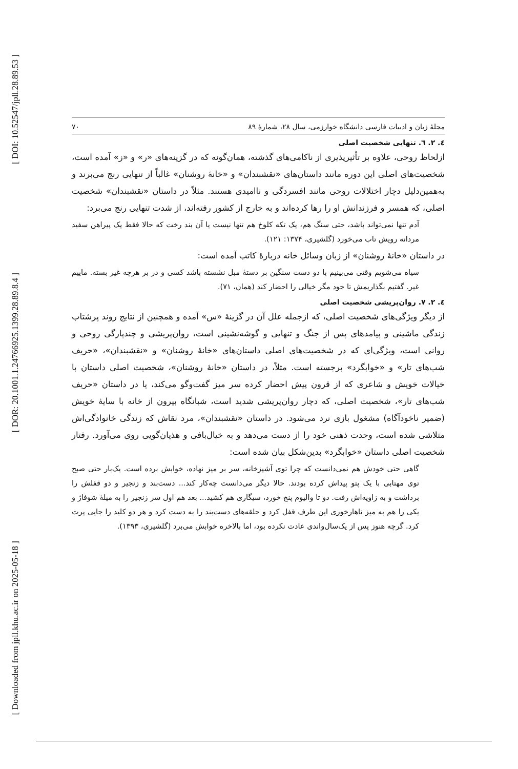[ DOI: 10.52547/jpll.28.89.53 ]
[ DOR: 20.1001.1.24766925.1399.28.89.8.4 ]
[ Downloaded from jpll.khu.ac.ir on 2025-05-18 ]
مجلهٔ زبان و ادبیات فارسی دانشگاه خوارزمی، سال ۲۸، شمارهٔ ۸۹ ۷۰
٤. ٢. ٦. تنهایی شخصیت اصلی
ازلحاظ روحی، علاوه بر تأثیرپذیری از ناکامی‌های گذشته، همان‌گونه که در گزینه‌های «ر» و «ز» آمده است، شخصیت‌های اصلی این دوره مانند داستان‌های «نقشبندان» و «خانهٔ روشنان» غالباً از تنهایی رنج می‌برند و به‌همین‌دلیل دچار اختلالات روحی مانند افسردگی و ناامیدی هستند. مثلاً در داستان «نقشبندان» شخصیت اصلی، که همسر و فرزندانش او را رها کرده‌اند و به خارج از کشور رفته‌اند، از شدت تنهایی رنج می‌برد:
آدم تنها نمی‌تواند باشد، حتی سنگ هم، یک تکه کلوخ هم تنها نیست یا آن بند رخت که حالا فقط یک پیراهن سفید مردانه رویش تاب می‌خورد (گلشیری، ۱۳۷۴: ۱۲۱).
در داستان «خانهٔ روشنان» از زبان وسائل خانه دربارهٔ کاتب آمده است:
سیاه می‌شویم وقتی می‌بینیم با دو دست سنگین بر دستهٔ مبل نشسته باشد کسی و در بر هرچه غیر بسته. ماییم غیر. گفتیم بگذاریمش تا خود مگر خیالی را احضار کند (همان، ۷۱).
٤. ٢. ٧. روان‌پریشی شخصیت اصلی
از دیگر ویژگی‌های شخصیت اصلی، که ازجمله علل آن در گزینهٔ «س» آمده و همچنین از نتایج روند پرشتاب زندگی ماشینی و پیامدهای پس از جنگ و تنهایی و گوشه‌نشینی است، روان‌پریشی و چندپارگی روحی و روانی است، ویژگی‌ای که در شخصیت‌های اصلی داستان‌های «خانهٔ روشنان» و «نقشبندان»، «حریف شب‌های تار» و «خوابگرد» برجسته است. مثلاً، در داستان «خانهٔ روشنان»، شخصیت اصلی داستان با خیالات خویش و شاعری که از قرون پیش احضار کرده سر میز گفت‌وگو می‌کند، یا در داستان «حریف شب‌های تار»، شخصیت اصلی، که دچار روان‌پریشی شدید است، شبانگاه بیرون از خانه با سایهٔ خویش (ضمیر ناخودآگاه) مشغول بازی نرد می‌شود. در داستان «نقشبندان»، مرد نقاش که زندگی خانوادگی‌اش متلاشی شده است، وحدت ذهنی خود را از دست می‌دهد و به خیال‌بافی و هذیان‌گویی روی می‌آورد. رفتار شخصیت اصلی داستان «خوابگرد» بدین‌شکل بیان شده است:
گاهی حتی خودش هم نمی‌دانست که چرا توی آشپزخانه، سر بر میز نهاده، خوابش برده است. یک‌بار حتی صبح توی مهتابی با یک پتو پیداش کرده بودند. حالا دیگر می‌دانست چه‌کار کند... دست‌بند و زنجیر و دو قفلش را برداشت و به زاویه‌اش رفت. دو تا والیوم پنج خورد، سیگاری هم کشید... بعد هم اول سر زنجیر را به میلهٔ شوفاژ و یکی را هم به میز ناهارخوری این طرف قفل کرد و حلقه‌های دست‌بند را به دست کرد و هر دو کلید را جایی پرت کرد. گرچه هنوز پس از یک‌سال‌واندی عادت نکرده بود، اما بالاخره خوابش می‌برد (گلشیری، ۱۳۹۳).